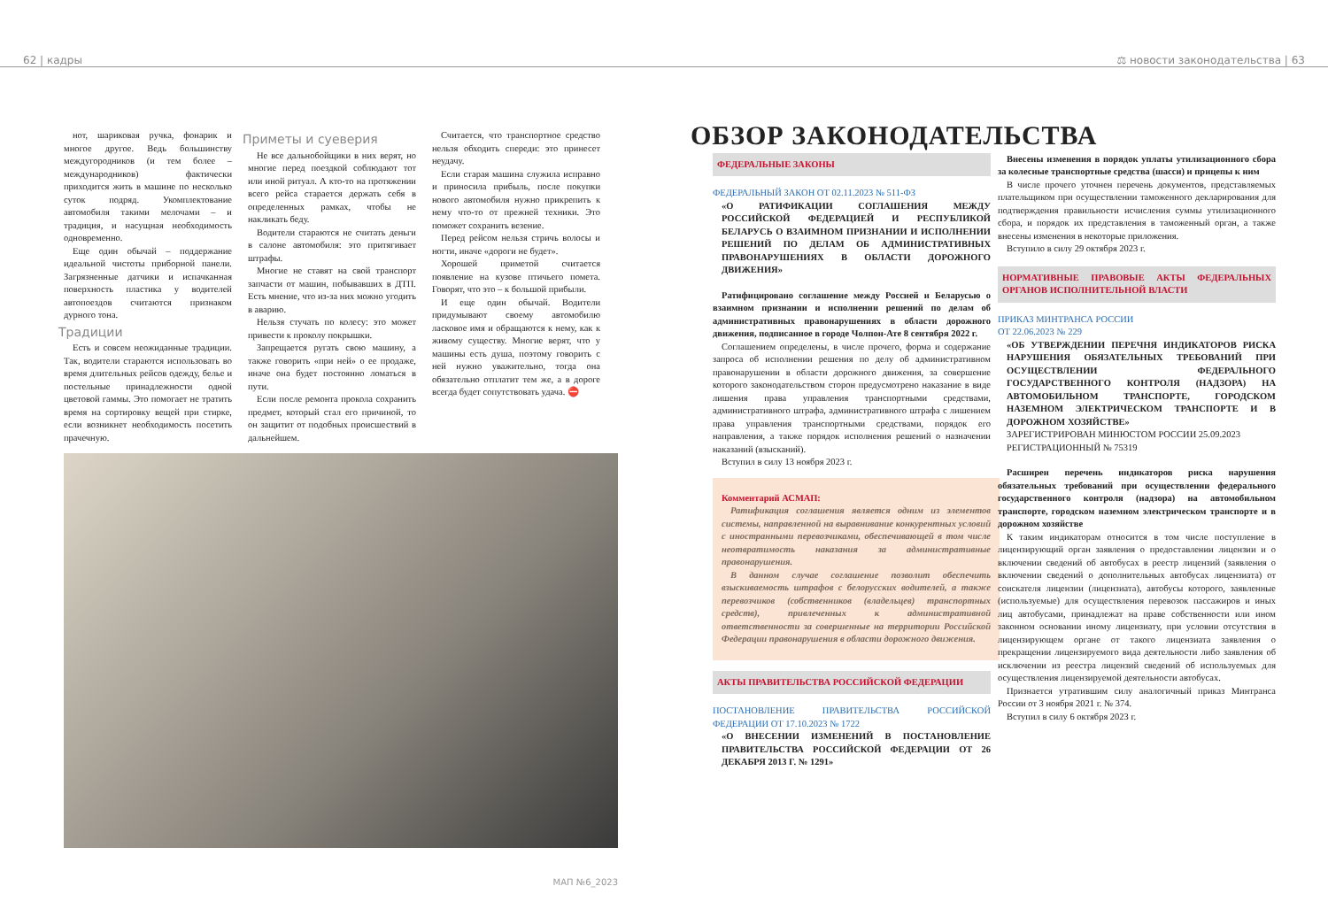62 | кадры
нот, шариковая ручка, фонарик и многое другое. Ведь большинству междугородников (и тем более – международников) фактически приходится жить в машине по несколько суток подряд. Укомплектование автомобиля такими мелочами – и традиция, и насущная необходимость одновременно.
Еще один обычай – поддержание идеальной чистоты приборной панели. Загрязненные датчики и испачканная поверхность пластика у водителей автопоездов считаются признаком дурного тона.
Традиции
Есть и совсем неожиданные традиции. Так, водители стараются использовать во время длительных рейсов одежду, белье и постельные принадлежности одной цветовой гаммы. Это помогает не тратить время на сортировку вещей при стирке, если возникнет необходимость посетить прачечную.
Приметы и суеверия
Не все дальнобойщики в них верят, но многие перед поездкой соблюдают тот или иной ритуал. А кто-то на протяжении всего рейса старается держать себя в определенных рамках, чтобы не накликать беду.
Водители стараются не считать деньги в салоне автомобиля: это притягивает штрафы.
Многие не ставят на свой транспорт запчасти от машин, побывавших в ДТП. Есть мнение, что из-за них можно угодить в аварию.
Нельзя стучать по колесу: это может привести к проколу покрышки.
Запрещается ругать свою машину, а также говорить «при ней» о ее продаже, иначе она будет постоянно ломаться в пути.
Если после ремонта прокола сохранить предмет, который стал его причиной, то он защитит от подобных происшествий в дальнейшем.
Считается, что транспортное средство нельзя обходить спереди: это принесет неудачу.
Если старая машина служила исправно и приносила прибыль, после покупки нового автомобиля нужно прикрепить к нему что-то от прежней техники. Это поможет сохранить везение.
Перед рейсом нельзя стричь волосы и ногти, иначе «дороги не будет».
Хорошей приметой считается появление на кузове птичьего помета. Говорят, что это – к большой прибыли.
И еще один обычай. Водители придумывают своему автомобилю ласковое имя и обращаются к нему, как к живому существу. Многие верят, что у машины есть душа, поэтому говорить с ней нужно уважительно, тогда она обязательно отплатит тем же, а в дороге всегда будет сопутствовать удача. ⛔
МАП №6_2023
⚖ новости законодательства | 63
ОБЗОР ЗАКОНОДАТЕЛЬСТВА
ФЕДЕРАЛЬНЫЕ ЗАКОНЫ
ФЕДЕРАЛЬНЫЙ ЗАКОН ОТ 02.11.2023 № 511-ФЗ
«О РАТИФИКАЦИИ СОГЛАШЕНИЯ МЕЖДУ РОССИЙСКОЙ ФЕДЕРАЦИЕЙ И РЕСПУБЛИКОЙ БЕЛАРУСЬ О ВЗАИМНОМ ПРИЗНАНИИ И ИСПОЛНЕНИИ РЕШЕНИЙ ПО ДЕЛАМ ОБ АДМИНИСТРАТИВНЫХ ПРАВОНАРУШЕНИЯХ В ОБЛАСТИ ДОРОЖНОГО ДВИЖЕНИЯ»
Ратифицировано соглашение между Россией и Беларусью о взаимном признании и исполнении решений по делам об административных правонарушениях в области дорожного движения, подписанное в городе Чолпон-Ате 8 сентября 2022 г.
Соглашением определены, в числе прочего, форма и содержание запроса об исполнении решения по делу об административном правонарушении в области дорожного движения, за совершение которого законодательством сторон предусмотрено наказание в виде лишения права управления транспортными средствами, административного штрафа, административного штрафа с лишением права управления транспортными средствами, порядок его направления, а также порядок исполнения решений о назначении наказаний (взысканий).
Вступил в силу 13 ноября 2023 г.
Комментарий АСМАП:
Ратификация соглашения является одним из элементов системы, направленной на выравнивание конкурентных условий с иностранными перевозчиками, обеспечивающей в том числе неотвратимость наказания за административные правонарушения.
В данном случае соглашение позволит обеспечить взыскиваемость штрафов с белорусских водителей, а также перевозчиков (собственников (владельцев) транспортных средств), привлеченных к административной ответственности за совершенные на территории Российской Федерации правонарушения в области дорожного движения.
АКТЫ ПРАВИТЕЛЬСТВА РОССИЙСКОЙ ФЕДЕРАЦИИ
ПОСТАНОВЛЕНИЕ ПРАВИТЕЛЬСТВА РОССИЙСКОЙ ФЕДЕРАЦИИ ОТ 17.10.2023 № 1722
«О ВНЕСЕНИИ ИЗМЕНЕНИЙ В ПОСТАНОВЛЕНИЕ ПРАВИТЕЛЬСТВА РОССИЙСКОЙ ФЕДЕРАЦИИ ОТ 26 ДЕКАБРЯ 2013 Г. № 1291»
Внесены изменения в порядок уплаты утилизационного сбора за колесные транспортные средства (шасси) и прицепы к ним
В числе прочего уточнен перечень документов, представляемых плательщиком при осуществлении таможенного декларирования для подтверждения правильности исчисления суммы утилизационного сбора, и порядок их представления в таможенный орган, а также внесены изменения в некоторые приложения.
Вступило в силу 29 октября 2023 г.
НОРМАТИВНЫЕ ПРАВОВЫЕ АКТЫ ФЕДЕРАЛЬНЫХ ОРГАНОВ ИСПОЛНИТЕЛЬНОЙ ВЛАСТИ
ПРИКАЗ МИНТРАНСА РОССИИ
ОТ 22.06.2023 № 229
«ОБ УТВЕРЖДЕНИИ ПЕРЕЧНЯ ИНДИКАТОРОВ РИСКА НАРУШЕНИЯ ОБЯЗАТЕЛЬНЫХ ТРЕБОВАНИЙ ПРИ ОСУЩЕСТВЛЕНИИ ФЕДЕРАЛЬНОГО ГОСУДАРСТВЕННОГО КОНТРОЛЯ (НАДЗОРА) НА АВТОМОБИЛЬНОМ ТРАНСПОРТЕ, ГОРОДСКОМ НАЗЕМНОМ ЭЛЕКТРИЧЕСКОМ ТРАНСПОРТЕ И В ДОРОЖНОМ ХОЗЯЙСТВЕ»
ЗАРЕГИСТРИРОВАН МИНЮСТОМ РОССИИ 25.09.2023
РЕГИСТРАЦИОННЫЙ № 75319
Расширен перечень индикаторов риска нарушения обязательных требований при осуществлении федерального государственного контроля (надзора) на автомобильном транспорте, городском наземном электрическом транспорте и в дорожном хозяйстве
К таким индикаторам относится в том числе поступление в лицензирующий орган заявления о предоставлении лицензии и о включении сведений об автобусах в реестр лицензий (заявления о включении сведений о дополнительных автобусах лицензиата) от соискателя лицензии (лицензиата), автобусы которого, заявленные (используемые) для осуществления перевозок пассажиров и иных лиц автобусами, принадлежат на праве собственности или ином законном основании иному лицензиату, при условии отсутствия в лицензирующем органе от такого лицензиата заявления о прекращении лицензируемого вида деятельности либо заявления об исключении из реестра лицензий сведений об используемых для осуществления лицензируемой деятельности автобусах.
Признается утратившим силу аналогичный приказ Минтранса России от 3 ноября 2021 г. № 374.
Вступил в силу 6 октября 2023 г.